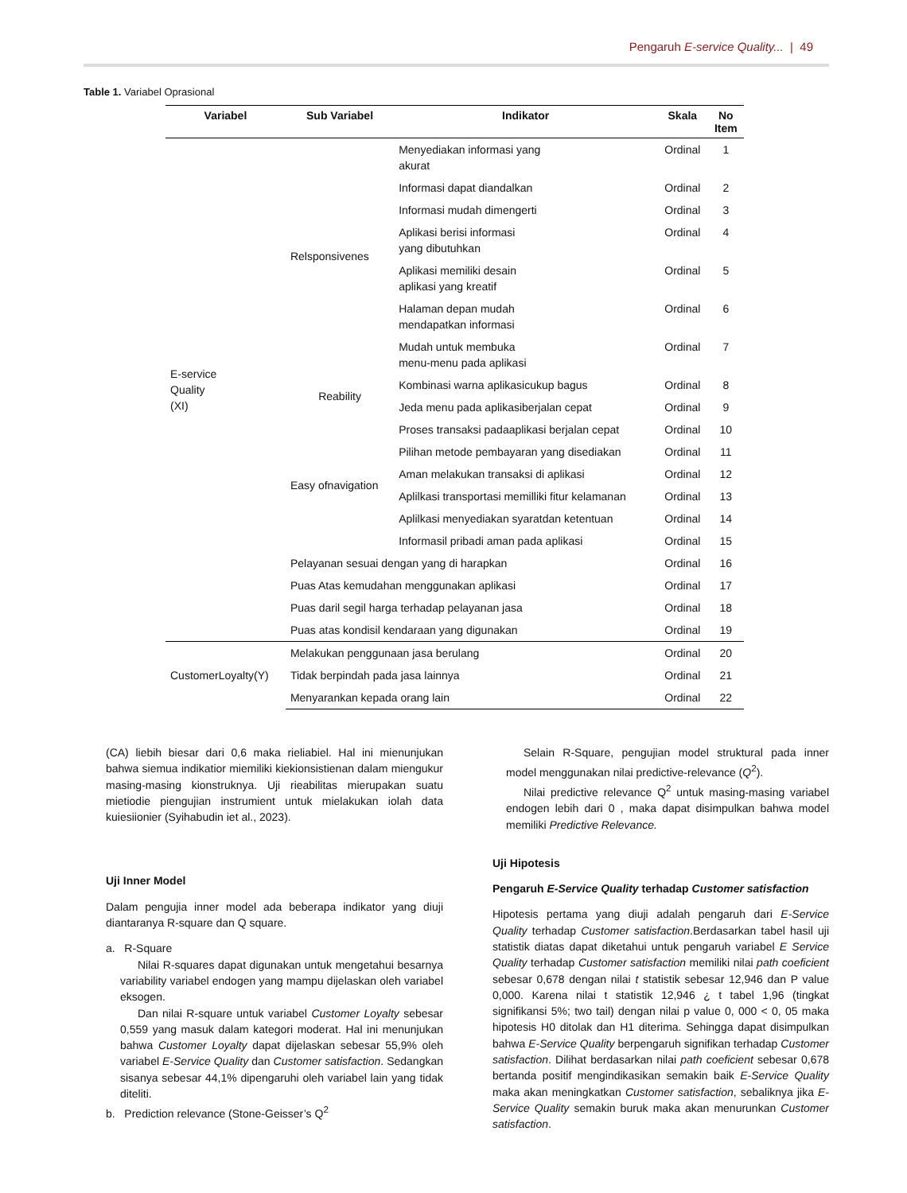Pengaruh E-service Quality... | 49
Table 1. Variabel Oprasional
| Variabel | Sub Variabel | Indikator | Skala | No Item |
| --- | --- | --- | --- | --- |
| E-service Quality (XI) | Relsponsivenes | Menyediakan informasi yang akurat | Ordinal | 1 |
| | | Informasi dapat diandalkan | Ordinal | 2 |
| | | Informasi mudah dimengerti | Ordinal | 3 |
| | | Aplikasi berisi informasi yang dibutuhkan | Ordinal | 4 |
| | | Aplikasi memiliki desain aplikasi yang kreatif | Ordinal | 5 |
| | | Halaman depan mudah mendapatkan informasi | Ordinal | 6 |
| | | Mudah untuk membuka menu-menu pada aplikasi | Ordinal | 7 |
| | Reability | Kombinasi warna aplikasicukup bagus | Ordinal | 8 |
| | | Jeda menu pada aplikasiberjalan cepat | Ordinal | 9 |
| | Easy ofnavigation | Proses transaksi padaaplikasi berjalan cepat | Ordinal | 10 |
| | | Pilihan metode pembayaran yang disediakan | Ordinal | 11 |
| | | Aman melakukan transaksi di aplikasi | Ordinal | 12 |
| | | Aplilkasi transportasi memilliki fitur kelamanan | Ordinal | 13 |
| | | Aplilkasi menyediakan syaratdan ketentuan | Ordinal | 14 |
| | | Informasil pribadi aman pada aplikasi | Ordinal | 15 |
| | Pelayanan sesuai dengan yang di harapkan | | Ordinal | 16 |
| | Puas Atas kemudahan menggunakan aplikasi | | Ordinal | 17 |
| | Puas daril segil harga terhadap pelayanan jasa | | Ordinal | 18 |
| | Puas atas kondisil kendaraan yang digunakan | | Ordinal | 19 |
| CustomerLoyalty(Y) | Melakukan penggunaan jasa berulang | | Ordinal | 20 |
| | Tidak berpindah pada jasa lainnya | | Ordinal | 21 |
| | Menyarankan kepada orang lain | | Ordinal | 22 |
(CA) liebih biesar dari 0,6 maka rieliabiel. Hal ini mienunjukan bahwa siemua indikatior miemiliki kiekionsistienan dalam miengukur masing-masing kionstruknya. Uji rieabilitas mierupakan suatu mietiodie piengujian instrumient untuk mielakukan iolah data kuiesiionier (Syihabudin iet al., 2023).
Uji Inner Model
Dalam pengujia inner model ada beberapa indikator yang diuji diantaranya R-square dan Q square.
a. R-Square
Nilai R-squares dapat digunakan untuk mengetahui besarnya variability variabel endogen yang mampu dijelaskan oleh variabel eksogen.
Dan nilai R-square untuk variabel Customer Loyalty sebesar 0,559 yang masuk dalam kategori moderat. Hal ini menunjukan bahwa Customer Loyalty dapat dijelaskan sebesar 55,9% oleh variabel E-Service Quality dan Customer satisfaction. Sedangkan sisanya sebesar 44,1% dipengaruhi oleh variabel lain yang tidak diteliti.
b. Prediction relevance (Stone-Geisser’s Q<sup>2</sup>
Selain R-Square, pengujian model struktural pada inner model menggunakan nilai predictive-relevance (Q<sup>2</sup>).
Nilai predictive relevance Q<sup>2</sup> untuk masing-masing variabel endogen lebih dari 0 , maka dapat disimpulkan bahwa model memiliki Predictive Relevance.
Uji Hipotesis
Pengaruh E-Service Quality terhadap Customer satisfaction
Hipotesis pertama yang diuji adalah pengaruh dari E-Service Quality terhadap Customer satisfaction.Berdasarkan tabel hasil uji statistik diatas dapat diketahui untuk pengaruh variabel E Service Quality terhadap Customer satisfaction memiliki nilai path coeficient sebesar 0,678 dengan nilai t statistik sebesar 12,946 dan P value 0,000. Karena nilai t statistik 12,946 ¿ t tabel 1,96 (tingkat signifikansi 5%; two tail) dengan nilai p value 0, 000 < 0, 05 maka hipotesis H0 ditolak dan H1 diterima. Sehingga dapat disimpulkan bahwa E-Service Quality berpengaruh signifikan terhadap Customer satisfaction. Dilihat berdasarkan nilai path coeficient sebesar 0,678 bertanda positif mengindikasikan semakin baik E-Service Quality maka akan meningkatkan Customer satisfaction, sebaliknya jika E-Service Quality semakin buruk maka akan menurunkan Customer satisfaction.